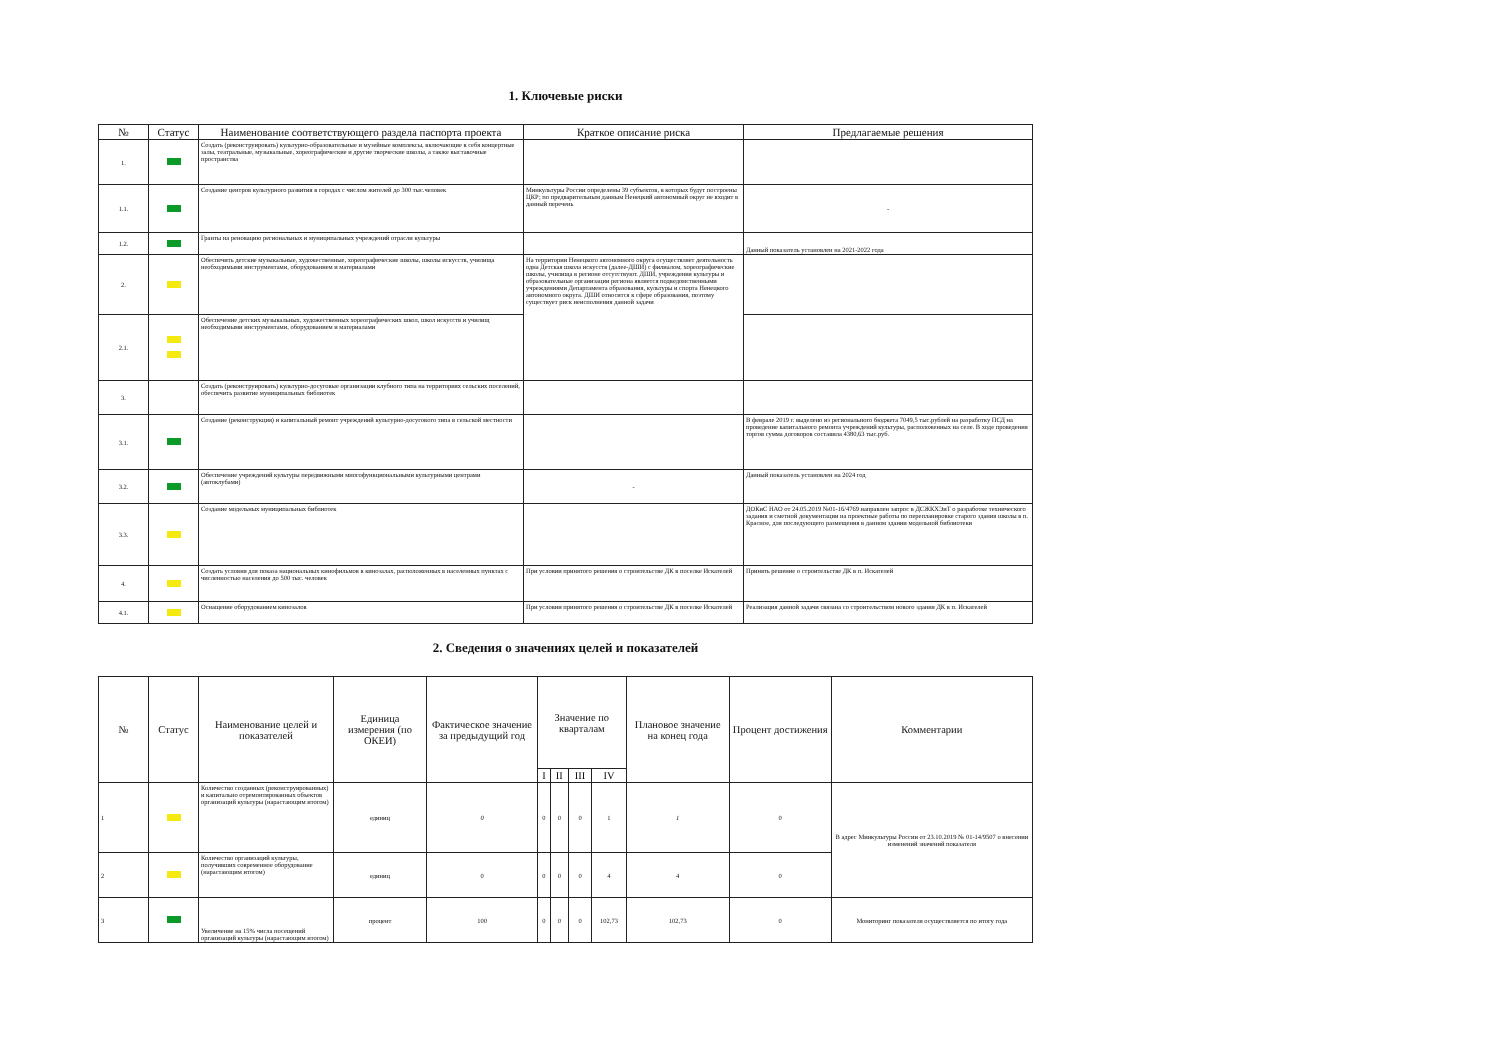1. Ключевые риски
| № | Статус | Наименование соответствующего раздела паспорта проекта | Краткое описание риска | Предлагаемые решения |
| --- | --- | --- | --- | --- |
| 1. | | Создать (реконструировать) культурно-образовательные и музейные комплексы, включающие в себя концертные залы, театральные, музыкальные, хореографические и другие творческие школы, а также выставочные пространства | | |
| 1.1. | | Создание центров культурного развития в городах с числом жителей до 300 тыс.человек | Минкультуры России определены 39 субъектов, в которых будут построены ЦКР; по предварительным данным Ненецкий автономный округ не входит в данный перечень | - |
| 1.2. | | Гранты на реновацию региональных и муниципальных учреждений отрасли культуры | | Данный показатель установлен на 2021-2022 года |
| 2. | | Обеспечить детские музыкальные, художественные, хореографические школы, школы искусств, училища необходимыми инструментами, оборудованием и материалами | На территории Ненецкого автономного округа осуществляет деятельность одна Детская школа искусств (далее-ДШИ) с филиалом, хореографические школы, училища в регионе отсутствуют. ДШИ, учреждения культуры и образовательные организации региона является подведомственными учреждениями Департамента образования, культуры и спорта Ненецкого автономного округа. ДШИ относится к сфере образования, поэтому существует риск неисполнения данной задачи | |
| 2.1. | | Обеспечение детских музыкальных, художественных хореографических школ, школ искусств и училищ необходимыми инструментами, оборудованием и материалами | | |
| 3. | | Создать (реконструировать) культурно-досуговые организации клубного типа на территориях сельских поселений, обеспечить развитие муниципальных библиотек | | |
| 3.1. | | Создание (реконструкция) и капитальный ремонт учреждений культурно-досугового типа в сельской местности | | В феврале 2019 г. выделено из регионального бюджета 7049,5 тыс.рублей на разработку ПСД на проведение капитального ремонта учреждений культуры, расположенных на селе. В ходе проведения торгов сумма договоров составила 4380,63 тыс.руб. |
| 3.2. | | Обеспечение учреждений культуры передвижными многофункциональными культурными центрами (автоклубами) | - | Данный показатель установлен на 2024 год |
| 3.3. | | Создание модельных муниципальных библиотек | | ДОКиС НАО от 24.05.2019 №01-16/4769 направлен запрос в ДСЖКХЭиТ о разработке технического задания и сметной документации на проектные работы по перепланировке старого здания школы в п. Красное, для последующего размещения в данном здании модельной библиотеки |
| 4. | | Создать условия для показа национальных кинофильмов в кинозалах, расположенных в населенных пунктах с численностью населения до 500 тыс. человек | При условии принятого решения о строительстве ДК в поселке Искателей | Принять решение о строительстве ДК в п. Искателей |
| 4.1. | | Оснащение оборудованием кинозалов | При условии принятого решения о строительстве ДК в поселке Искателей | Реализация данной задачи связана со строительством нового здания ДК в п. Искателей |
2. Сведения о значениях целей и показателей
| № | Статус | Наименование целей и показателей | Единица измерения (по ОКЕИ) | Фактическое значение за предыдущий год | Значение по кварталам | | | | Плановое значение на конец года | Процент достижения | Комментарии |
| --- | --- | --- | --- | --- | --- | --- | --- | --- | --- | --- | --- |
| | | | | | I | II | III | IV | | | |
| 1 | | Количество созданных (реконструированных) и капитально отремонтированных объектов организаций культуры (нарастающим итогом) | единиц | 0 | 0 | 0 | 0 | 1 | 1 | 0 | В адрес Минкультуры России от 23.10.2019 № 01-14/9507 о внесении изменений значений показателя |
| 2 | | Количество организаций культуры, получивших современное оборудование (нарастающим итогом) | единиц | 0 | 0 | 0 | 0 | 4 | 4 | 0 | |
| 3 | | Увеличение на 15% числа посещений организаций культуры (нарастающим итогом) | процент | 100 | 0 | 0 | 0 | 102,73 | 102,73 | 0 | Мониторинг показателя осуществляется по итогу года |